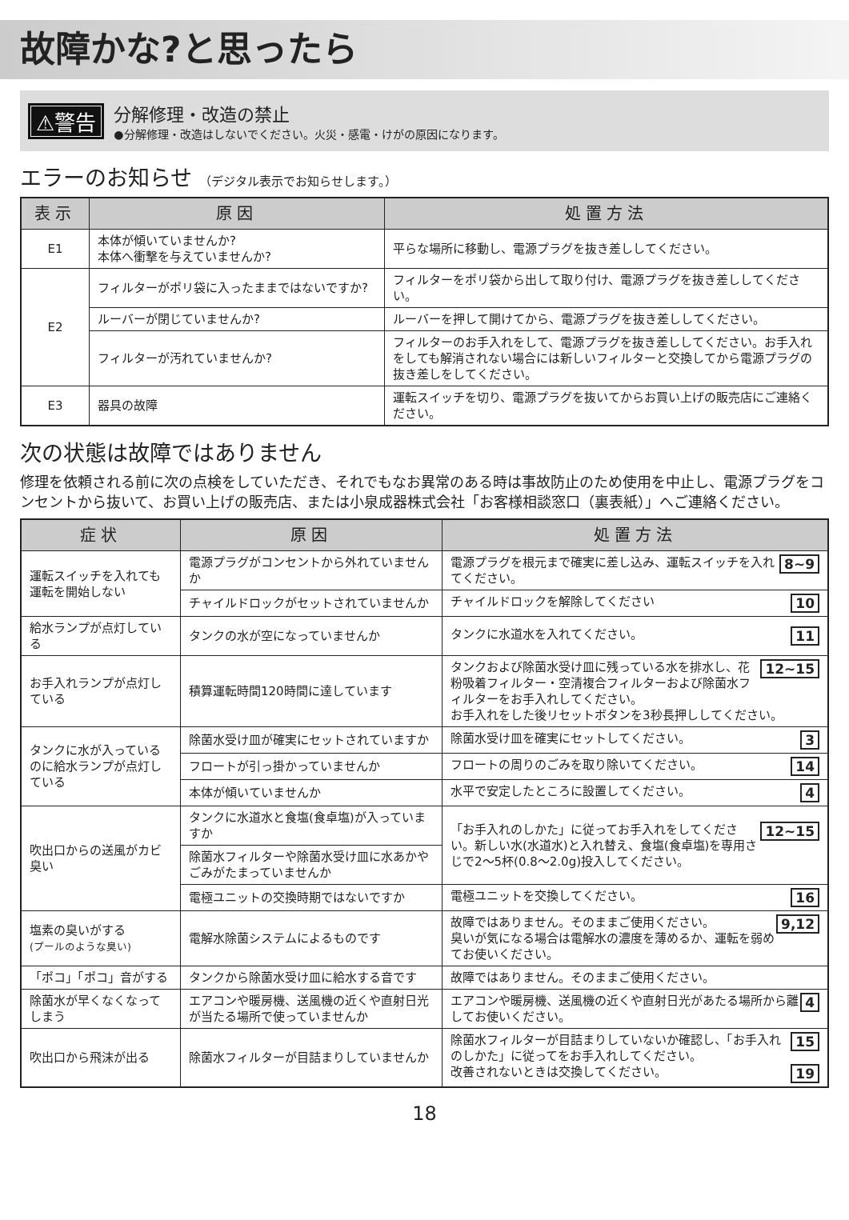故障かな?と思ったら
⚠警告
分解修理・改造の禁止
●分解修理・改造はしないでください。火災・感電・けがの原因になります。
エラーのお知らせ （デジタル表示でお知らせします。）
| 表示 | 原因 | 処置方法 |
| --- | --- | --- |
| E1 | 本体が傾いていませんか? 本体へ衝撃を与えていませんか? | 平らな場所に移動し、電源プラグを抜き差ししてください。 |
| E2 | フィルターがポリ袋に入ったままではないですか? | フィルターをポリ袋から出して取り付け、電源プラグを抜き差ししてください。 |
| | ルーバーが閉じていませんか? | ルーバーを押して開けてから、電源プラグを抜き差ししてください。 |
| | フィルターが汚れていませんか? | フィルターのお手入れをして、電源プラグを抜き差ししてください。お手入れをしても解消されない場合には新しいフィルターと交換してから電源プラグの抜き差しをしてください。 |
| E3 | 器具の故障 | 運転スイッチを切り、電源プラグを抜いてからお買い上げの販売店にご連絡ください。 |
次の状態は故障ではありません
修理を依頼される前に次の点検をしていただき、それでもなお異常のある時は事故防止のため使用を中止し、電源プラグをコンセントから抜いて、お買い上げの販売店、または小泉成器株式会社「お客様相談窓口（裏表紙）」へご連絡ください。
| 症状 | 原因 | 処置方法 |
| --- | --- | --- |
| 運転スイッチを入れても運転を開始しない | 電源プラグがコンセントから外れていませんか | 8~9 電源プラグを根元まで確実に差し込み、運転スイッチを入れてください。 |
| | チャイルドロックがセットされていませんか | 10 チャイルドロックを解除してください |
| 給水ランプが点灯している | タンクの水が空になっていませんか | 11 タンクに水道水を入れてください。 |
| お手入れランプが点灯している | 積算運転時間120時間に達しています | 12~15 タンクおよび除菌水受け皿に残っている水を排水し、花粉吸着フィルター・空清複合フィルターおよび除菌水フィルターをお手入れしてください。 お手入れをした後リセットボタンを3秒長押ししてください。 |
| タンクに水が入っているのに給水ランプが点灯している | 除菌水受け皿が確実にセットされていますか | 3 除菌水受け皿を確実にセットしてください。 |
| | フロートが引っ掛かっていませんか | 14 フロートの周りのごみを取り除いてください。 |
| | 本体が傾いていませんか | 4 水平で安定したところに設置してください。 |
| 吹出口からの送風がカビ臭い | タンクに水道水と食塩(食卓塩)が入っていますか | 12~15 「お手入れのしかた」に従ってお手入れをしてください。新しい水(水道水)と入れ替え、食塩(食卓塩)を専用さじで2〜5杯(0.8〜2.0g)投入してください。 |
| | 除菌水フィルターや除菌水受け皿に水あかやごみがたまっていませんか | |
| | 電極ユニットの交換時期ではないですか | 16 電極ユニットを交換してください。 |
| 塩素の臭いがする (プールのような臭い) | 電解水除菌システムによるものです | 9,12 故障ではありません。そのままご使用ください。 臭いが気になる場合は電解水の濃度を薄めるか、運転を弱めてお使いください。 |
| 「ポコ」「ポコ」音がする | タンクから除菌水受け皿に給水する音です | 故障ではありません。そのままご使用ください。 |
| 除菌水が早くなくなってしまう | エアコンや暖房機、送風機の近くや直射日光が当たる場所で使っていませんか | 4 エアコンや暖房機、送風機の近くや直射日光があたる場所から離してお使いください。 |
| 吹出口から飛沫が出る | 除菌水フィルターが目詰まりしていませんか | 15 除菌水フィルターが目詰まりしていないか確認し、「お手入れのしかた」に従ってをお手入れしてください。 19 改善されないときは交換してください。 |
18